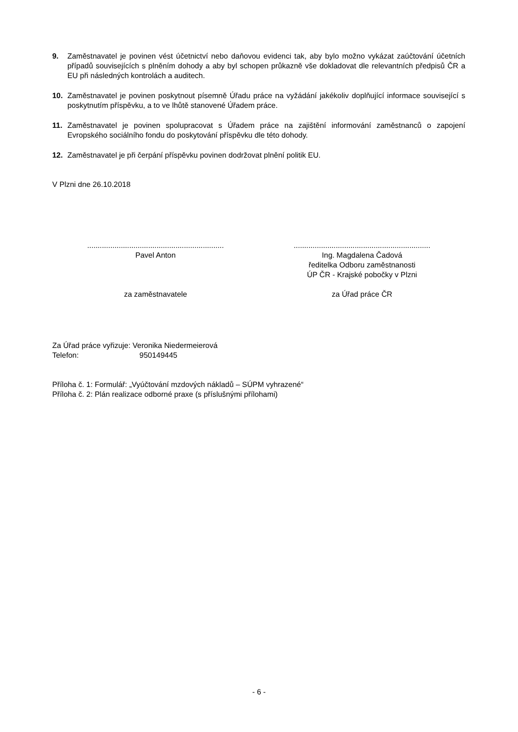9. Zaměstnavatel je povinen vést účetnictví nebo daňovou evidenci tak, aby bylo možno vykázat zaúčtování účetních případů souvisejících s plněním dohody a aby byl schopen průkazně vše dokladovat dle relevantních předpisů ČR a EU při následných kontrolách a auditech.
10. Zaměstnavatel je povinen poskytnout písemně Úřadu práce na vyžádání jakékoliv doplňující informace související s poskytnutím příspěvku, a to ve lhůtě stanovené Úřadem práce.
11. Zaměstnavatel je povinen spolupracovat s Úřadem práce na zajištění informování zaměstnanců o zapojení Evropského sociálního fondu do poskytování příspěvku dle této dohody.
12. Zaměstnavatel je při čerpání příspěvku povinen dodržovat plnění politik EU.
V Plzni dne 26.10.2018
.................................................................
Pavel Anton
za zaměstnavatele
.................................................................
Ing. Magdalena Čadová
ředitelka Odboru zaměstnanosti
ÚP ČR - Krajské pobočky v Plzni
za Úřad práce ČR
Za Úřad práce vyřizuje: Veronika Niedermeierová
Telefon: 950149445
Příloha č. 1: Formulář: „Vyúčtování mzdových nákladů – SÚPM vyhrazené“
Příloha č. 2: Plán realizace odborné praxe (s příslušnými přílohami)
- 6 -